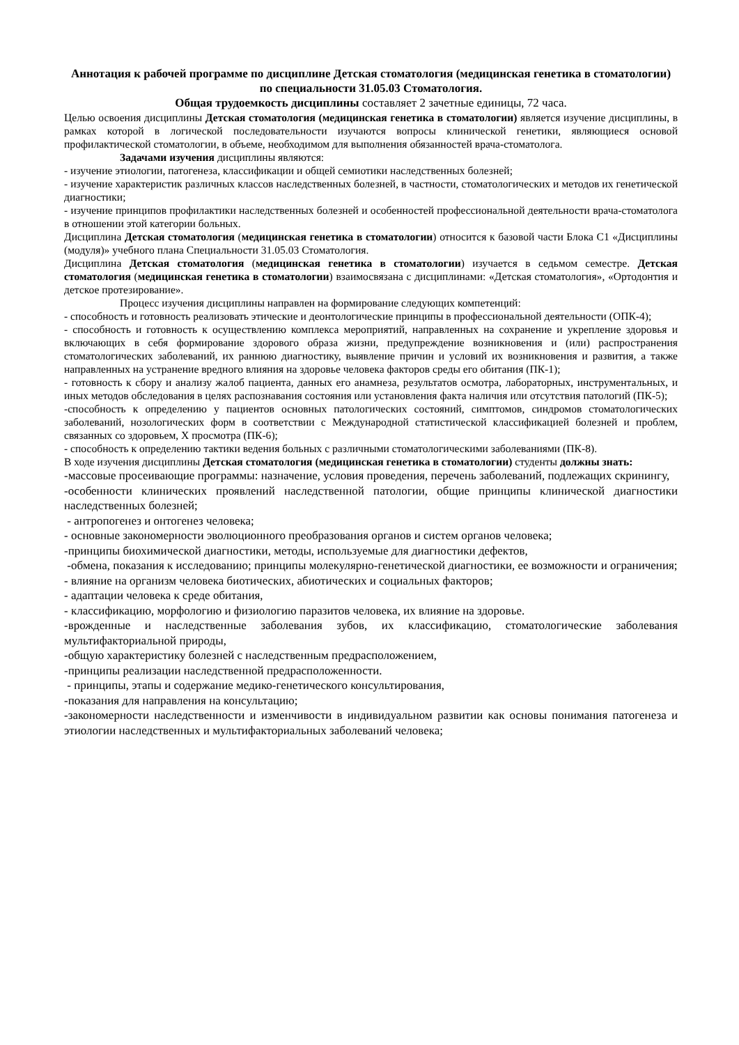Аннотация к рабочей программе по дисциплине Детская стоматология (медицинская генетика в стоматологии) по специальности 31.05.03 Стоматология.
Общая трудоемкость дисциплины составляет 2 зачетные единицы, 72 часа.
Целью освоения дисциплины Детская стоматология (медицинская генетика в стоматологии) является изучение дисциплины, в рамках которой в логической последовательности изучаются вопросы клинической генетики, являющиеся основой профилактической стоматологии, в объеме, необходимом для выполнения обязанностей врача-стоматолога.
Задачами изучения дисциплины являются:
- изучение этиологии, патогенеза, классификации и общей семиотики наследственных болезней;
- изучение характеристик различных классов наследственных болезней, в частности, стоматологических и методов их генетической диагностики;
- изучение принципов профилактики наследственных болезней и особенностей профессиональной деятельности врача-стоматолога в отношении этой категории больных.
Дисциплина Детская стоматология (медицинская генетика в стоматологии) относится к базовой части Блока С1 «Дисциплины (модуля)» учебного плана Специальности 31.05.03 Стоматология.
Дисциплина Детская стоматология (медицинская генетика в стоматологии) изучается в седьмом семестре. Детская стоматология (медицинская генетика в стоматологии) взаимосвязана с дисциплинами: «Детская стоматология», «Ортодонтия и детское протезирование».
Процесс изучения дисциплины направлен на формирование следующих компетенций:
- способность и готовность реализовать этические и деонтологические принципы в профессиональной деятельности (ОПК-4);
- способность и готовность к осуществлению комплекса мероприятий, направленных на сохранение и укрепление здоровья и включающих в себя формирование здорового образа жизни, предупреждение возникновения и (или) распространения стоматологических заболеваний, их раннюю диагностику, выявление причин и условий их возникновения и развития, а также направленных на устранение вредного влияния на здоровье человека факторов среды его обитания (ПК-1);
- готовность к сбору и анализу жалоб пациента, данных его анамнеза, результатов осмотра, лабораторных, инструментальных, и иных методов обследования в целях распознавания состояния или установления факта наличия или отсутствия патологий (ПК-5);
-способность к определению у пациентов основных патологических состояний, симптомов, синдромов стоматологических заболеваний, нозологических форм в соответствии с Международной статистической классификацией болезней и проблем, связанных со здоровьем, X просмотра (ПК-6);
- способность к определению тактики ведения больных с различными стоматологическими заболеваниями (ПК-8).
В ходе изучения дисциплины Детская стоматология (медицинская генетика в стоматологии) студенты должны знать:
-массовые просеивающие программы: назначение, условия проведения, перечень заболеваний, подлежащих скринингу,
-особенности клинических проявлений наследственной патологии, общие принципы клинической диагностики наследственных болезней;
- антропогенез и онтогенез человека;
- основные закономерности эволюционного преобразования органов и систем органов человека;
-принципы биохимической диагностики, методы, используемые для диагностики дефектов,
-обмена, показания к исследованию; принципы молекулярно-генетической диагностики, ее возможности и ограничения;
- влияние на организм человека биотических, абиотических и социальных факторов;
- адаптации человека к среде обитания,
- классификацию, морфологию и физиологию паразитов человека, их влияние на здоровье.
-врожденные и наследственные заболевания зубов, их классификацию, стоматологические заболевания мультифакториальной природы,
-общую характеристику болезней с наследственным предрасположением,
-принципы реализации наследственной предрасположенности.
- принципы, этапы и содержание медико-генетического консультирования,
-показания для направления на консультацию;
-закономерности наследственности и изменчивости в индивидуальном развитии как основы понимания патогенеза и этиологии наследственных и мультифакториальных заболеваний человека;